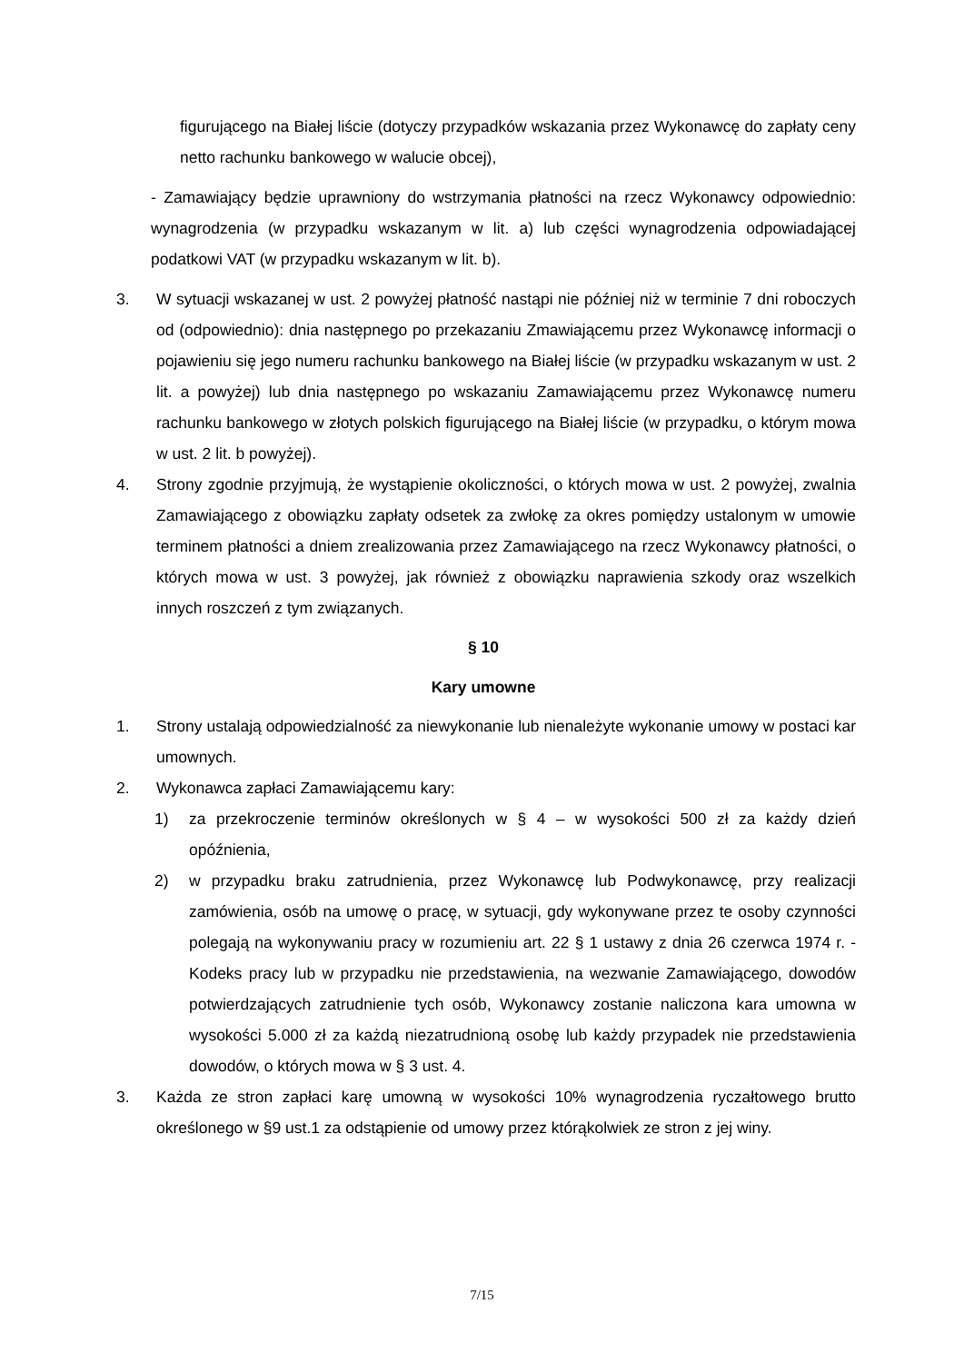figurującego na Białej liście (dotyczy przypadków wskazania przez Wykonawcę do zapłaty ceny netto rachunku bankowego w walucie obcej),
- Zamawiający będzie uprawniony do wstrzymania płatności na rzecz Wykonawcy odpowiednio: wynagrodzenia (w przypadku wskazanym w lit. a) lub części wynagrodzenia odpowiadającej podatkowi VAT (w przypadku wskazanym w lit. b).
3. W sytuacji wskazanej w ust. 2 powyżej płatność nastąpi nie później niż w terminie 7 dni roboczych od (odpowiednio): dnia następnego po przekazaniu Zmawiającemu przez Wykonawcę informacji o pojawieniu się jego numeru rachunku bankowego na Białej liście (w przypadku wskazanym w ust. 2 lit. a powyżej) lub dnia następnego po wskazaniu Zamawiającemu przez Wykonawcę numeru rachunku bankowego w złotych polskich figurującego na Białej liście (w przypadku, o którym mowa w ust. 2 lit. b powyżej).
4. Strony zgodnie przyjmują, że wystąpienie okoliczności, o których mowa w ust. 2 powyżej, zwalnia Zamawiającego z obowiązku zapłaty odsetek za zwłokę za okres pomiędzy ustalonym w umowie terminem płatności a dniem zrealizowania przez Zamawiającego na rzecz Wykonawcy płatności, o których mowa w ust. 3 powyżej, jak również z obowiązku naprawienia szkody oraz wszelkich innych roszczeń z tym związanych.
§ 10
Kary umowne
1. Strony ustalają odpowiedzialność za niewykonanie lub nienależyte wykonanie umowy w postaci kar umownych.
2. Wykonawca zapłaci Zamawiającemu kary:
1) za przekroczenie terminów określonych w § 4 – w wysokości 500 zł za każdy dzień opóźnienia,
2) w przypadku braku zatrudnienia, przez Wykonawcę lub Podwykonawcę, przy realizacji zamówienia, osób na umowę o pracę, w sytuacji, gdy wykonywane przez te osoby czynności polegają na wykonywaniu pracy w rozumieniu art. 22 § 1 ustawy z dnia 26 czerwca 1974 r. - Kodeks pracy lub w przypadku nie przedstawienia, na wezwanie Zamawiającego, dowodów potwierdzających zatrudnienie tych osób, Wykonawcy zostanie naliczona kara umowna w wysokości 5.000 zł za każdą niezatrudnioną osobę lub każdy przypadek nie przedstawienia dowodów, o których mowa w § 3 ust. 4.
3. Każda ze stron zapłaci karę umowną w wysokości 10% wynagrodzenia ryczałtowego brutto określonego w §9 ust.1 za odstąpienie od umowy przez którąkolwiek ze stron z jej winy.
7/15